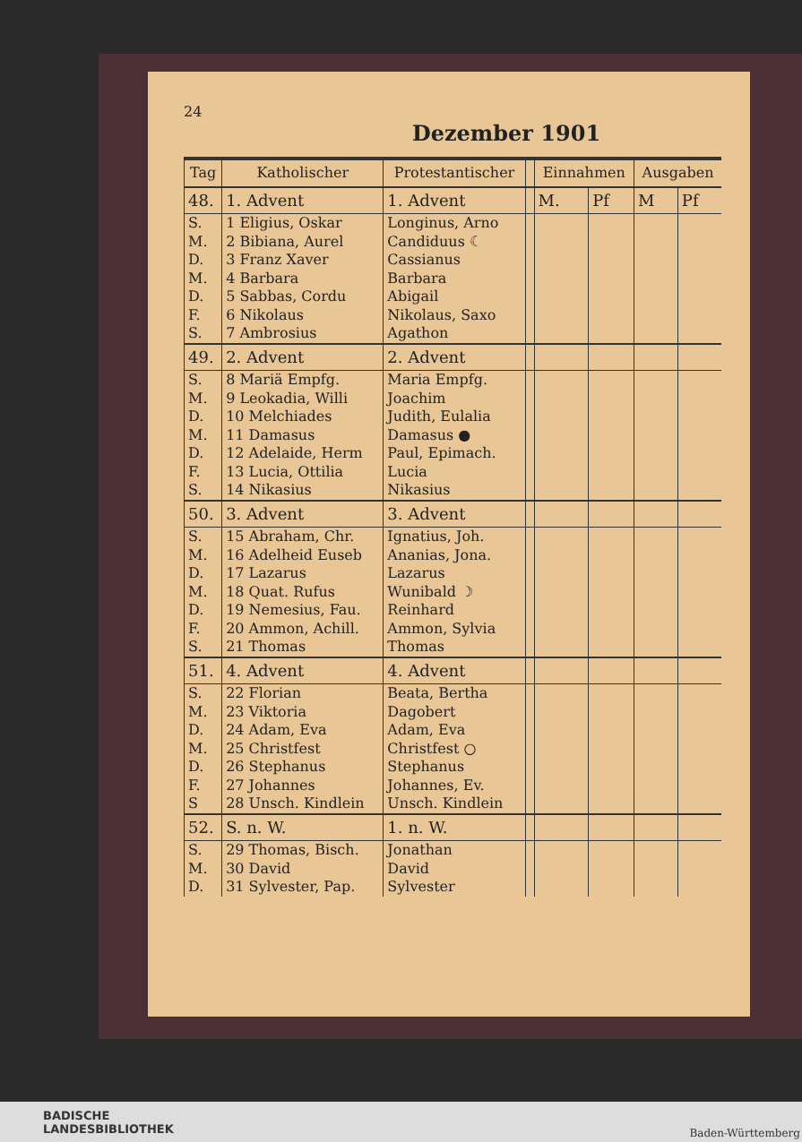24
Dezember 1901
| Tag | Katholischer | Protestantischer | | Einnahmen | | Ausgaben | |
| --- | --- | --- | --- | --- | --- | --- | --- |
| 48. | 1. Advent | 1. Advent | | M. | Pf | M | Pf |
| S. | 1 Eligius, Oskar | Longinus, Arno | | | | | |
| M. | 2 Bibiana, Aurel | Candiduus ☾ | | | | | |
| D. | 3 Franz Xaver | Cassianus | | | | | |
| M. | 4 Barbara | Barbara | | | | | |
| D. | 5 Sabbas, Cordu | Abigail | | | | | |
| F. | 6 Nikolaus | Nikolaus, Saxo | | | | | |
| S. | 7 Ambrosius | Agathon | | | | | |
| 49. | 2. Advent | 2. Advent | | | | | |
| S. | 8 Mariä Empfg. | Maria Empfg. | | | | | |
| M. | 9 Leokadia, Willi | Joachim | | | | | |
| D. | 10 Melchiades | Judith, Eulalia | | | | | |
| M. | 11 Damasus | Damasus ● | | | | | |
| D. | 12 Adelaide, Herm | Paul, Epimach. | | | | | |
| F. | 13 Lucia, Ottilia | Lucia | | | | | |
| S. | 14 Nikasius | Nikasius | | | | | |
| 50. | 3. Advent | 3. Advent | | | | | |
| S. | 15 Abraham, Chr. | Ignatius, Joh. | | | | | |
| M. | 16 Adelheid Euseb | Ananias, Jona. | | | | | |
| D. | 17 Lazarus | Lazarus | | | | | |
| M. | 18 Quat. Rufus | Wunibald ☽ | | | | | |
| D. | 19 Nemesius, Fau. | Reinhard | | | | | |
| F. | 20 Ammon, Achill. | Ammon, Sylvia | | | | | |
| S. | 21 Thomas | Thomas | | | | | |
| 51. | 4. Advent | 4. Advent | | | | | |
| S. | 22 Florian | Beata, Bertha | | | | | |
| M. | 23 Viktoria | Dagobert | | | | | |
| D. | 24 Adam, Eva | Adam, Eva | | | | | |
| M. | 25 Christfest | Christfest ○ | | | | | |
| D. | 26 Stephanus | Stephanus | | | | | |
| F. | 27 Johannes | Johannes, Ev. | | | | | |
| S | 28 Unsch. Kindlein | Unsch. Kindlein | | | | | |
| 52. | S. n. W. | 1. n. W. | | | | | |
| S. | 29 Thomas, Bisch. | Jonathan | | | | | |
| M. | 30 David | David | | | | | |
| D. | 31 Sylvester, Pap. | Sylvester | | | | | |
BADISCHE
LANDESBIBLIOTHEK
Baden-Württemberg